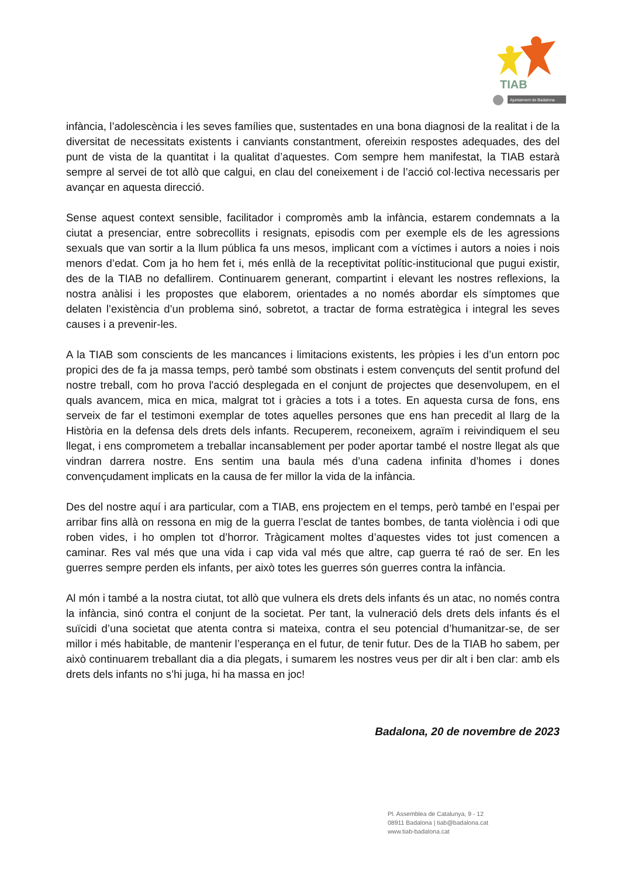TIAB
Ajuntament de Badalona
infància, l’adolescència i les seves famílies que, sustentades en una bona diagnosi de la realitat i de la diversitat de necessitats existents i canviants constantment, ofereixin respostes adequades, des del punt de vista de la quantitat i la qualitat d’aquestes. Com sempre hem manifestat, la TIAB estarà sempre al servei de tot allò que calgui, en clau del coneixement i de l’acció col·lectiva necessaris per avançar en aquesta direcció.
Sense aquest context sensible, facilitador i compromès amb la infància, estarem condemnats a la ciutat a presenciar, entre sobrecollits i resignats, episodis com per exemple els de les agressions sexuals que van sortir a la llum pública fa uns mesos, implicant com a víctimes i autors a noies i nois menors d’edat. Com ja ho hem fet i, més enllà de la receptivitat polític-institucional que pugui existir, des de la TIAB no defallirem. Continuarem generant, compartint i elevant les nostres reflexions, la nostra anàlisi i les propostes que elaborem, orientades a no només abordar els símptomes que delaten l’existència d’un problema sinó, sobretot, a tractar de forma estratègica i integral les seves causes i a prevenir-les.
A la TIAB som conscients de les mancances i limitacions existents, les pròpies i les d’un entorn poc propici des de fa ja massa temps, però també som obstinats i estem convençuts del sentit profund del nostre treball, com ho prova l'acció desplegada en el conjunt de projectes que desenvolupem, en el quals avancem, mica en mica, malgrat tot i gràcies a tots i a totes. En aquesta cursa de fons, ens serveix de far el testimoni exemplar de totes aquelles persones que ens han precedit al llarg de la Història en la defensa dels drets dels infants. Recuperem, reconeixem, agraïm i reivindiquem el seu llegat, i ens comprometem a treballar incansablement per poder aportar també el nostre llegat als que vindran darrera nostre. Ens sentim una baula més d’una cadena infinita d’homes i dones convençudament implicats en la causa de fer millor la vida de la infància.
Des del nostre aquí i ara particular, com a TIAB, ens projectem en el temps, però també en l’espai per arribar fins allà on ressona en mig de la guerra l’esclat de tantes bombes, de tanta violència i odi que roben vides, i ho omplen tot d’horror. Tràgicament moltes d’aquestes vides tot just comencen a caminar. Res val més que una vida i cap vida val més que altre, cap guerra té raó de ser. En les guerres sempre perden els infants, per això totes les guerres són guerres contra la infància.
Al món i també a la nostra ciutat, tot allò que vulnera els drets dels infants és un atac, no només contra la infància, sinó contra el conjunt de la societat. Per tant, la vulneració dels drets dels infants és el suïcidi d’una societat que atenta contra si mateixa, contra el seu potencial d’humanitzar-se, de ser millor i més habitable, de mantenir l’esperança en el futur, de tenir futur. Des de la TIAB ho sabem, per això continuarem treballant dia a dia plegats, i sumarem les nostres veus per dir alt i ben clar: amb els drets dels infants no s’hi juga, hi ha massa en joc!
Badalona, 20 de novembre de 2023
Pl. Assemblea de Catalunya, 9 - 12
08911 Badalona | tiab@badalona.cat
www.tiab-badalona.cat